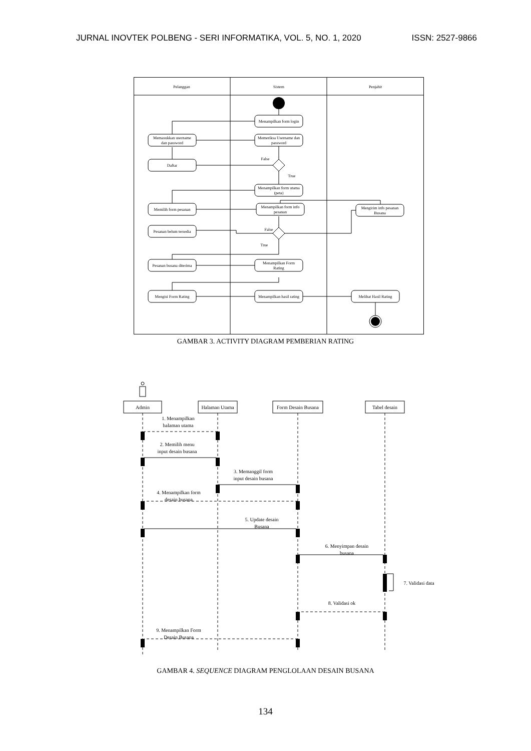JURNAL INOVTEK POLBENG - SERI INFORMATIKA, VOL. 5, NO. 1, 2020 ISSN: 2527-9866
Pelanggan
Sistem
Penjahit
Menampilkan form login
Memasukkan username
dan password
Memeriksa Username dan
password
Daftar
False
True
Menampilkan form utama
(peta)
Memilih form pesanan
Menampilkan form info
pesanan
Mengirim info pesanan
Busana
Pesanan belum tersedia
False
True
Pesanan busana diterima
Menampilkan Form
Rating
Mengisi Form Rating
Menampilkan hasil rating
Melihat Hasil Rating
GAMBAR 3. ACTIVITY DIAGRAM PEMBERIAN RATING
Admin
Halaman Utama
Form Desain Busana
Tabel desain
1. Menampilkan
halaman utama
2. Memilih menu
input desain busana
3. Memanggil form
input desain busana
4. Menampilkan form
desain busana
5. Update desain
Busana
6. Menyimpan desain
busana
7. Validasi data
8. Validasi ok
9. Menampilkan Form
Desain Busana
GAMBAR 4. SEQUENCE DIAGRAM PENGLOLAAN DESAIN BUSANA
134